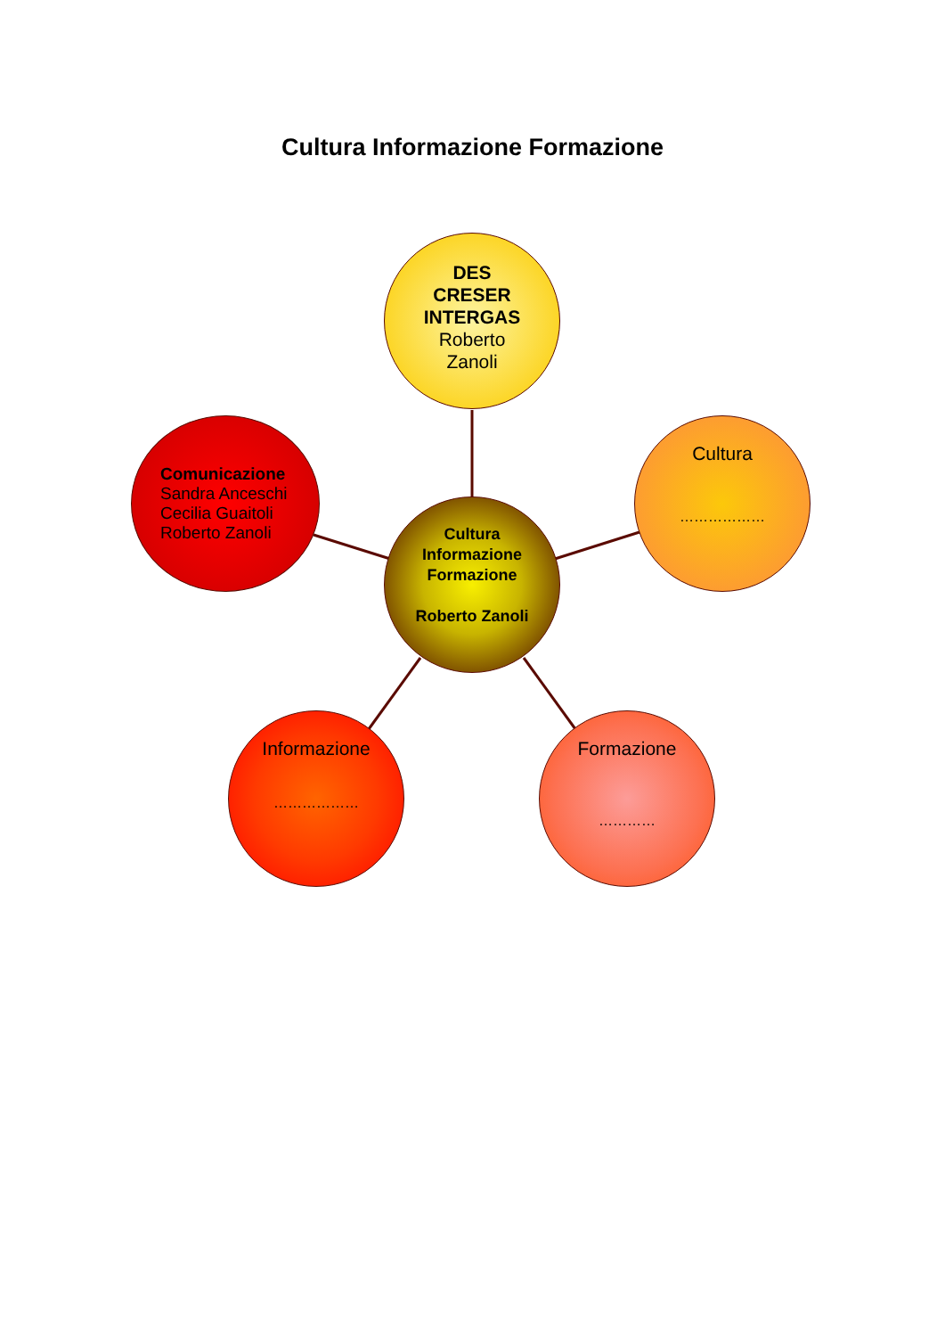Cultura Informazione Formazione
DES
CRESER
INTERGAS
Roberto
Zanoli
Comunicazione
Sandra Anceschi
Cecilia Guaitoli
Roberto Zanoli
Cultura
………………
Cultura
Informazione
Formazione
Roberto Zanoli
Informazione
………………
Formazione
…………